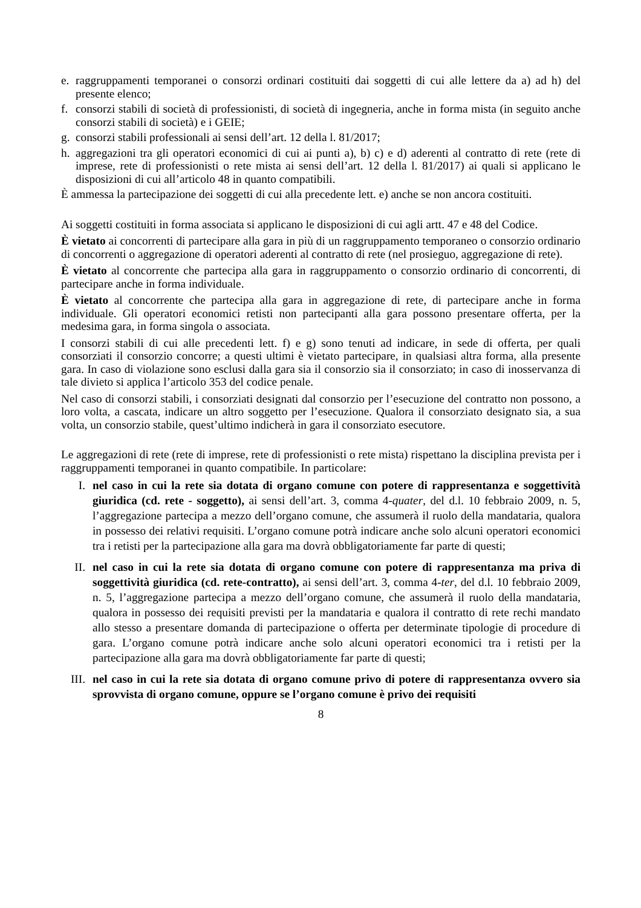e. raggruppamenti temporanei o consorzi ordinari costituiti dai soggetti di cui alle lettere da a) ad h) del presente elenco;
f. consorzi stabili di società di professionisti, di società di ingegneria, anche in forma mista (in seguito anche consorzi stabili di società) e i GEIE;
g. consorzi stabili professionali ai sensi dell’art. 12 della l. 81/2017;
h. aggregazioni tra gli operatori economici di cui ai punti a), b) c) e d) aderenti al contratto di rete (rete di imprese, rete di professionisti o rete mista ai sensi dell’art. 12 della l. 81/2017) ai quali si applicano le disposizioni di cui all’articolo 48 in quanto compatibili.
È ammessa la partecipazione dei soggetti di cui alla precedente lett. e) anche se non ancora costituiti.
Ai soggetti costituiti in forma associata si applicano le disposizioni di cui agli artt. 47 e 48 del Codice.
È vietato ai concorrenti di partecipare alla gara in più di un raggruppamento temporaneo o consorzio ordinario di concorrenti o aggregazione di operatori aderenti al contratto di rete (nel prosieguo, aggregazione di rete).
È vietato al concorrente che partecipa alla gara in raggruppamento o consorzio ordinario di concorrenti, di partecipare anche in forma individuale.
È vietato al concorrente che partecipa alla gara in aggregazione di rete, di partecipare anche in forma individuale. Gli operatori economici retisti non partecipanti alla gara possono presentare offerta, per la medesima gara, in forma singola o associata.
I consorzi stabili di cui alle precedenti lett. f) e g) sono tenuti ad indicare, in sede di offerta, per quali consorziati il consorzio concorre; a questi ultimi è vietato partecipare, in qualsiasi altra forma, alla presente gara. In caso di violazione sono esclusi dalla gara sia il consorzio sia il consorziato; in caso di inosservanza di tale divieto si applica l’articolo 353 del codice penale.
Nel caso di consorzi stabili, i consorziati designati dal consorzio per l’esecuzione del contratto non possono, a loro volta, a cascata, indicare un altro soggetto per l’esecuzione. Qualora il consorziato designato sia, a sua volta, un consorzio stabile, quest’ultimo indicherà in gara il consorziato esecutore.
Le aggregazioni di rete (rete di imprese, rete di professionisti o rete mista) rispettano la disciplina prevista per i raggruppamenti temporanei in quanto compatibile. In particolare:
I. nel caso in cui la rete sia dotata di organo comune con potere di rappresentanza e soggettività giuridica (cd. rete - soggetto), ai sensi dell’art. 3, comma 4-quater, del d.l. 10 febbraio 2009, n. 5, l’aggregazione partecipa a mezzo dell’organo comune, che assumerà il ruolo della mandataria, qualora in possesso dei relativi requisiti. L’organo comune potrà indicare anche solo alcuni operatori economici tra i retisti per la partecipazione alla gara ma dovrà obbligatoriamente far parte di questi;
II. nel caso in cui la rete sia dotata di organo comune con potere di rappresentanza ma priva di soggettività giuridica (cd. rete-contratto), ai sensi dell’art. 3, comma 4-ter, del d.l. 10 febbraio 2009, n. 5, l’aggregazione partecipa a mezzo dell’organo comune, che assumerà il ruolo della mandataria, qualora in possesso dei requisiti previsti per la mandataria e qualora il contratto di rete rechi mandato allo stesso a presentare domanda di partecipazione o offerta per determinate tipologie di procedure di gara. L’organo comune potrà indicare anche solo alcuni operatori economici tra i retisti per la partecipazione alla gara ma dovrà obbligatoriamente far parte di questi;
III. nel caso in cui la rete sia dotata di organo comune privo di potere di rappresentanza ovvero sia sprovvista di organo comune, oppure se l’organo comune è privo dei requisiti
8